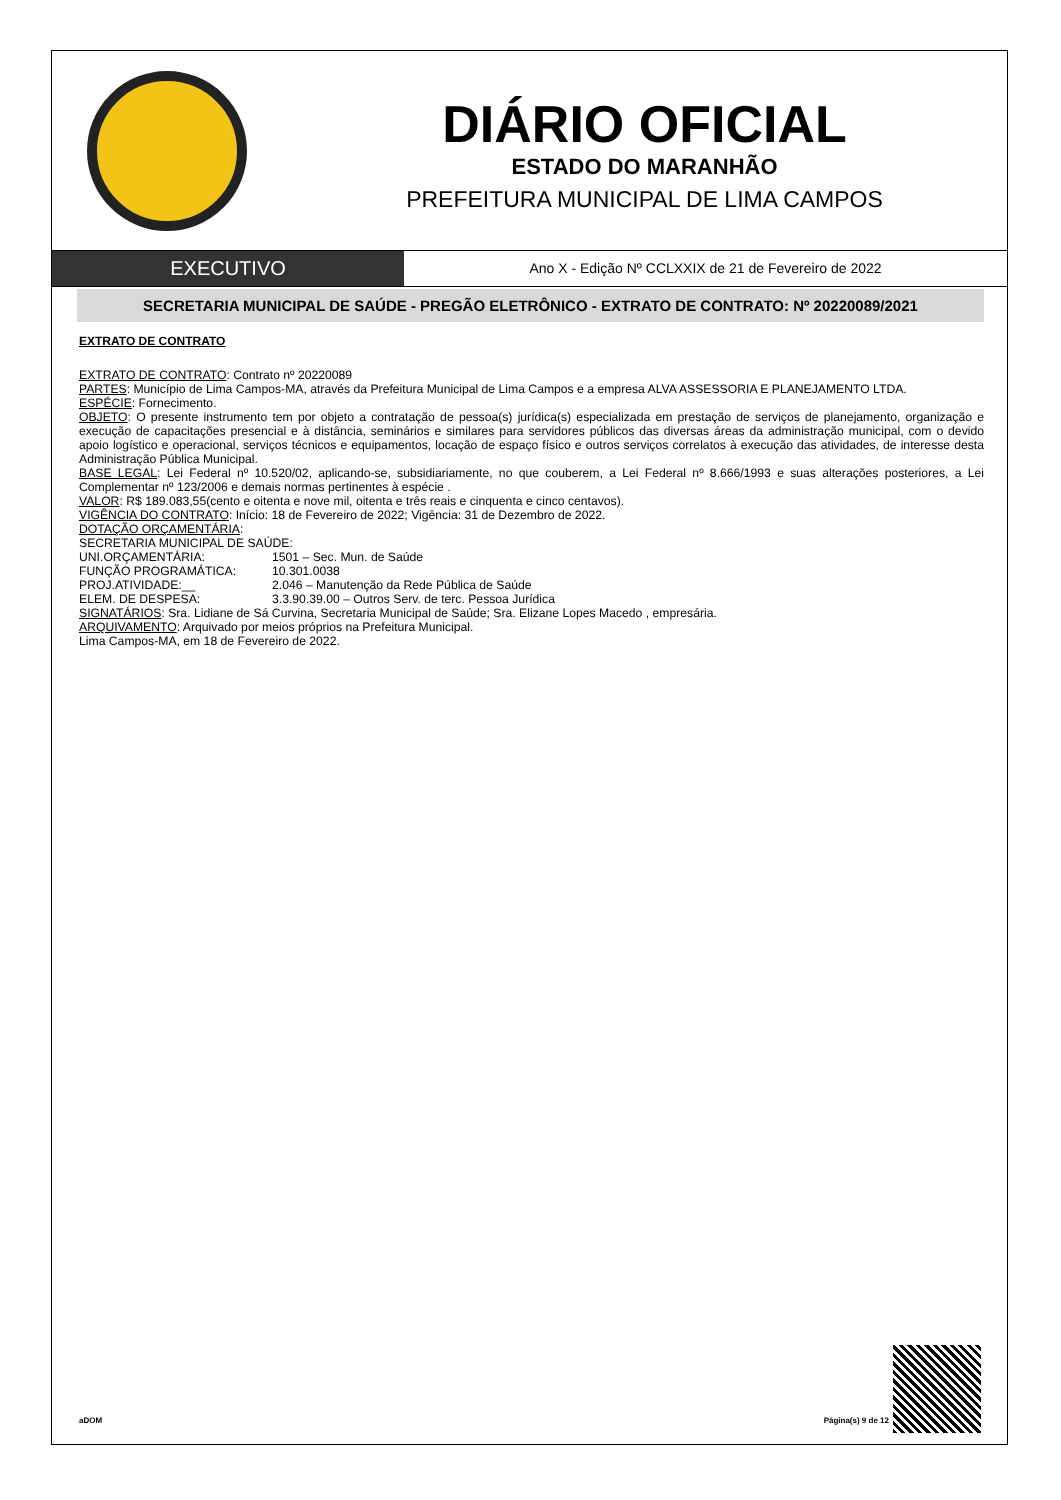DIÁRIO OFICIAL
ESTADO DO MARANHÃO
PREFEITURA MUNICIPAL DE LIMA CAMPOS
EXECUTIVO
Ano X - Edição Nº CCLXXIX de 21 de Fevereiro de 2022
SECRETARIA MUNICIPAL DE SAÚDE - PREGÃO ELETRÔNICO - EXTRATO DE CONTRATO: Nº 20220089/2021
EXTRATO DE CONTRATO
EXTRATO DE CONTRATO: Contrato nº 20220089
PARTES: Município de Lima Campos-MA, através da Prefeitura Municipal de Lima Campos e a empresa ALVA ASSESSORIA E PLANEJAMENTO LTDA.
ESPÉCIE: Fornecimento.
OBJETO: O presente instrumento tem por objeto a contratação de pessoa(s) jurídica(s) especializada em prestação de serviços de planejamento, organização e execução de capacitações presencial e à distância, seminários e similares para servidores públicos das diversas áreas da administração municipal, com o devido apoio logístico e operacional, serviços técnicos e equipamentos, locação de espaço físico e outros serviços correlatos à execução das atividades, de interesse desta Administração Pública Municipal.
BASE LEGAL: Lei Federal nº 10.520/02, aplicando-se, subsidiariamente, no que couberem, a Lei Federal nº 8.666/1993 e suas alterações posteriores, a Lei Complementar nº 123/2006 e demais normas pertinentes à espécie .
VALOR: R$ 189.083,55(cento e oitenta e nove mil, oitenta e três reais e cinquenta e cinco centavos).
VIGÊNCIA DO CONTRATO: Início: 18 de Fevereiro de 2022; Vigência: 31 de Dezembro de 2022.
DOTAÇÃO ORÇAMENTÁRIA:
SECRETARIA MUNICIPAL DE SAÚDE:
UNI.ORÇAMENTÁRIA: 1501 – Sec. Mun. de Saúde
FUNÇÃO PROGRAMÁTICA: 10.301.0038
PROJ.ATIVIDADE:__ 2.046 – Manutenção da Rede Pública de Saúde
ELEM. DE DESPESA: 3.3.90.39.00 – Outros Serv. de terc. Pessoa Jurídica
SIGNATÁRIOS: Sra. Lidiane de Sá Curvina, Secretaria Municipal de Saúde; Sra. Elizane Lopes Macedo , empresária.
ARQUIVAMENTO: Arquivado por meios próprios na Prefeitura Municipal.
Lima Campos-MA, em 18 de Fevereiro de 2022.
aDOM Página(s) 9 de 12